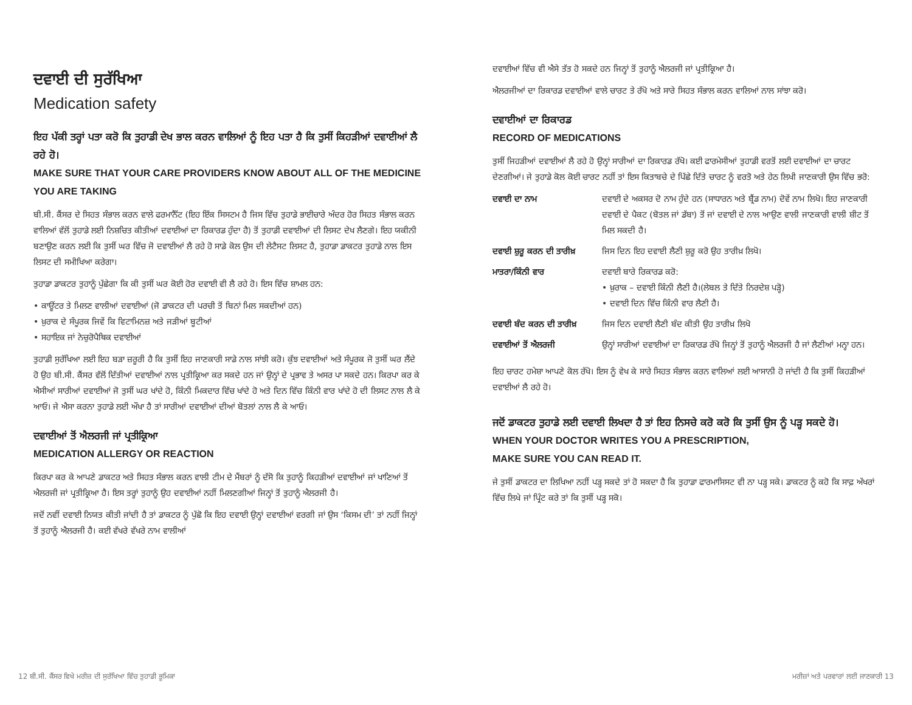ਦਵਾਈ ਦੀ ਸੁਰੱਖਿਆ
Medication safety
ਇਹ ਪੱਕੀ ਤਰ੍ਹਾਂ ਪਤਾ ਕਰੋ ਕਿ ਤੁਹਾਡੀ ਦੇਖ ਭਾਲ ਕਰਨ ਵਾਲਿਆਂ ਨੂੰ ਇਹ ਪਤਾ ਹੈ ਕਿ ਤੁਸੀਂ ਕਿਹੜੀਆਂ ਦਵਾਈਆਂ ਲੈ ਰਹੇ ਹੋ।
MAKE SURE THAT YOUR CARE PROVIDERS KNOW ABOUT ALL OF THE MEDICINE YOU ARE TAKING
ਬੀ.ਸੀ. ਕੈਂਸਰ ਦੇ ਸਿਹਤ ਸੰਭਾਲ ਕਰਨ ਵਾਲੇ ਫਰਮਾਨੈੱਟ (ਇਹ ਇੱਕ ਸਿਸਟਮ ਹੈ ਜਿਸ ਵਿੱਚ ਤੁਹਾਡੇ ਭਾਈਚਾਰੇ ਅੰਦਰ ਹੋਰ ਸਿਹਤ ਸੰਭਾਲ ਕਰਨ ਵਾਲਿਆਂ ਵੱਲੋਂ ਤੁਹਾਡੇ ਲਈ ਨਿਸ਼ਚਿਤ ਕੀਤੀਆਂ ਦਵਾਈਆਂ ਦਾ ਰਿਕਾਰਡ ਹੁੰਦਾ ਹੈ) ਤੋਂ ਤੁਹਾਡੀ ਦਵਾਈਆਂ ਦੀ ਲਿਸਟ ਦੇਖ ਲੈਣਗੇ। ਇਹ ਯਕੀਨੀ ਬਣਾਉਣ ਕਰਨ ਲਈ ਕਿ ਤੁਸੀਂ ਘਰ ਵਿੱਚ ਜੋ ਦਵਾਈਆਂ ਲੈ ਰਹੇ ਹੋ ਸਾਡੇ ਕੋਲ ਉਸ ਦੀ ਲੇਟੈਸਟ ਲਿਸਟ ਹੈ, ਤੁਹਾਡਾ ਡਾਕਟਰ ਤੁਹਾਡੇ ਨਾਲ ਇਸ ਲਿਸਟ ਦੀ ਸਮੀਖਿਆ ਕਰੇਗਾ।
ਤੁਹਾਡਾ ਡਾਕਟਰ ਤੁਹਾਨੂੰ ਪੁੱਛੇਗਾ ਕਿ ਕੀ ਤੁਸੀਂ ਘਰ ਕੋਈ ਹੋਰ ਦਵਾਈ ਵੀ ਲੈ ਰਹੇ ਹੋ। ਇਸ ਵਿੱਚ ਸ਼ਾਮਲ ਹਨ:
• ਕਾਊਂਟਰ ਤੇ ਮਿਲਣ ਵਾਲੀਆਂ ਦਵਾਈਆਂ (ਜੋ ਡਾਕਟਰ ਦੀ ਪਰਚੀ ਤੋਂ ਬਿਨਾਂ ਮਿਲ ਸਕਦੀਆਂ ਹਨ)
• ਖ਼ੁਰਾਕ ਦੇ ਸੰਪੂਰਕ ਜਿਵੇਂ ਕਿ ਵਿਟਾਮਿਨਜ਼ ਅਤੇ ਜੜੀਆਂ ਬੂਟੀਆਂ
• ਸਹਾਇਕ ਜਾਂ ਨੇਚੁਰੋਪੈਥਿਕ ਦਵਾਈਆਂ
ਤੁਹਾਡੀ ਸੁਰੱਖਿਆ ਲਈ ਇਹ ਬੜਾ ਜ਼ਰੂਰੀ ਹੈ ਕਿ ਤੁਸੀਂ ਇਹ ਜਾਣਕਾਰੀ ਸਾਡੇ ਨਾਲ ਸਾਂਝੀ ਕਰੋ। ਕੁੱਝ ਦਵਾਈਆਂ ਅਤੇ ਸੰਪੂਰਕ ਜੋ ਤੁਸੀਂ ਘਰ ਲੈਂਦੇ ਹੋ ਉਹ ਬੀ.ਸੀ. ਕੈਂਸਰ ਵੱਲੋਂ ਦਿੱਤੀਆਂ ਦਵਾਈਆਂ ਨਾਲ ਪ੍ਰਤੀਕ੍ਰਿਆ ਕਰ ਸਕਦੇ ਹਨ ਜਾਂ ਉਨ੍ਹਾਂ ਦੇ ਪ੍ਰਭਾਵ ਤੇ ਅਸਰ ਪਾ ਸਕਦੇ ਹਨ। ਕਿਰਪਾ ਕਰ ਕੇ ਐਸੀਆਂ ਸਾਰੀਆਂ ਦਵਾਈਆਂ ਜੋ ਤੁਸੀਂ ਘਰ ਖਾਂਦੇ ਹੋ, ਕਿੰਨੀ ਮਿਕਦਾਰ ਵਿੱਚ ਖਾਂਦੇ ਹੋ ਅਤੇ ਦਿਨ ਵਿੱਚ ਕਿੰਨੀ ਵਾਰ ਖਾਂਦੇ ਹੋ ਦੀ ਲਿਸਟ ਨਾਲ ਲੈ ਕੇ ਆਓ। ਜੇ ਐਸਾ ਕਰਨਾ ਤੁਹਾਡੇ ਲਈ ਔਖਾ ਹੈ ਤਾਂ ਸਾਰੀਆਂ ਦਵਾਈਆਂ ਦੀਆਂ ਬੋਤਲਾਂ ਨਾਲ ਲੈ ਕੇ ਆਓ।
ਦਵਾਈਆਂ ਤੋਂ ਐਲਰਜੀ ਜਾਂ ਪ੍ਰਤੀਕ੍ਰਿਆ
MEDICATION ALLERGY OR REACTION
ਕਿਰਪਾ ਕਰ ਕੇ ਆਪਣੇ ਡਾਕਟਰ ਅਤੇ ਸਿਹਤ ਸੰਭਾਲ ਕਰਨ ਵਾਲੀ ਟੀਮ ਦੇ ਮੈਂਬਰਾਂ ਨੂੰ ਦੱਸੋ ਕਿ ਤੁਹਾਨੂੰ ਕਿਹੜੀਆਂ ਦਵਾਈਆਂ ਜਾਂ ਖਾਣਿਆਂ ਤੋਂ ਐਲਰਜੀ ਜਾਂ ਪ੍ਰਤੀਕ੍ਰਿਆ ਹੈ। ਇਸ ਤਰ੍ਹਾਂ ਤੁਹਾਨੂੰ ਉਹ ਦਵਾਈਆਂ ਨਹੀਂ ਮਿਲਣਗੀਆਂ ਜਿਨ੍ਹਾਂ ਤੋਂ ਤੁਹਾਨੂੰ ਐਲਰਜੀ ਹੈ।
ਜਦੋਂ ਨਵੀਂ ਦਵਾਈ ਨਿਯਤ ਕੀਤੀ ਜਾਂਦੀ ਹੈ ਤਾਂ ਡਾਕਟਰ ਨੂੰ ਪੁੱਛੋ ਕਿ ਇਹ ਦਵਾਈ ਉਨ੍ਹਾਂ ਦਵਾਈਆਂ ਵਰਗੀ ਜਾਂ ਉਸ ‘ਕਿਸਮ ਦੀ’ ਤਾਂ ਨਹੀਂ ਜਿਨ੍ਹਾਂ ਤੋਂ ਤੁਹਾਨੂੰ ਐਲਰਜੀ ਹੈ। ਕਈ ਵੱਖਰੇ ਵੱਖਰੇ ਨਾਮ ਵਾਲੀਆਂ
ਦਵਾਈਆਂ ਵਿੱਚ ਵੀ ਐਸੇ ਤੱਤ ਹੋ ਸਕਦੇ ਹਨ ਜਿਨ੍ਹਾਂ ਤੋਂ ਤੁਹਾਨੂੰ ਐਲਰਜੀ ਜਾਂ ਪ੍ਰਤੀਕ੍ਰਿਆ ਹੈ।
ਐਲਰਜੀਆਂ ਦਾ ਰਿਕਾਰਡ ਦਵਾਈਆਂ ਵਾਲੇ ਚਾਰਟ ਤੇ ਰੱਖੋ ਅਤੇ ਸਾਰੇ ਸਿਹਤ ਸੰਭਾਲ ਕਰਨ ਵਾਲਿਆਂ ਨਾਲ ਸਾਂਝਾ ਕਰੋ।
ਦਵਾਈਆਂ ਦਾ ਰਿਕਾਰਡ
RECORD OF MEDICATIONS
ਤੁਸੀਂ ਜਿਹੜੀਆਂ ਦਵਾਈਆਂ ਲੈ ਰਹੇ ਹੋ ਉਨ੍ਹਾਂ ਸਾਰੀਆਂ ਦਾ ਰਿਕਾਰਡ ਰੱਖੋ। ਕਈ ਫਾਰਮੇਸੀਆਂ ਤੁਹਾਡੀ ਵਰਤੋਂ ਲਈ ਦਵਾਈਆਂ ਦਾ ਚਾਰਟ ਦੇਣਗੀਆਂ। ਜੇ ਤੁਹਾਡੇ ਕੋਲ ਕੋਈ ਚਾਰਟ ਨਹੀਂ ਤਾਂ ਇਸ ਕਿਤਾਬਚੇ ਦੇ ਪਿੱਛੇ ਦਿੱਤੇ ਚਾਰਟ ਨੂੰ ਵਰਤੋ ਅਤੇ ਹੇਠ ਲਿਖੀ ਜਾਣਕਾਰੀ ਉਸ ਵਿੱਚ ਭਰੋ:
| ਦਵਾਈ ਦਾ ਨਾਮ | ਦਵਾਈ ਦੇ ਅਕਸਰ ਦੋ ਨਾਮ ਹੁੰਦੇ ਹਨ (ਸਾਧਾਰਨ ਅਤੇ ਬ੍ਰੈਂਡ ਨਾਮ) ਦੋਵੇਂ ਨਾਮ ਲਿਖੋ। ਇਹ ਜਾਣਕਾਰੀ ਦਵਾਈ ਦੇ ਪੈਕਟ (ਬੋਤਲ ਜਾਂ ਡੱਬਾ) ਤੋਂ ਜਾਂ ਦਵਾਈ ਦੇ ਨਾਲ ਆਉਣ ਵਾਲੀ ਜਾਣਕਾਰੀ ਵਾਲੀ ਸ਼ੀਟ ਤੋਂ ਮਿਲ ਸਕਦੀ ਹੈ। |
| ਦਵਾਈ ਸ਼ੁਰੂ ਕਰਨ ਦੀ ਤਾਰੀਖ਼ | ਜਿਸ ਦਿਨ ਇਹ ਦਵਾਈ ਲੈਣੀ ਸ਼ੁਰੂ ਕਰੋ ਉਹ ਤਾਰੀਖ਼ ਲਿਖੋ। |
| ਮਾਤਰਾ/ਕਿੰਨੀ ਵਾਰ | ਦਵਾਈ ਬਾਰੇ ਰਿਕਾਰਡ ਕਰੋ: • ਖ਼ੁਰਾਕ – ਦਵਾਈ ਕਿੰਨੀ ਲੈਣੀ ਹੈ।(ਲੇਬਲ ਤੇ ਦਿੱਤੇ ਨਿਰਦੇਸ਼ ਪੜ੍ਹੋ) • ਦਵਾਈ ਦਿਨ ਵਿੱਚ ਕਿੰਨੀ ਵਾਰ ਲੈਣੀ ਹੈ। |
| ਦਵਾਈ ਬੰਦ ਕਰਨ ਦੀ ਤਾਰੀਖ਼ | ਜਿਸ ਦਿਨ ਦਵਾਈ ਲੈਣੀ ਬੰਦ ਕੀਤੀ ਉਹ ਤਾਰੀਖ਼ ਲਿਖੋ |
| ਦਵਾਈਆਂ ਤੋਂ ਐਲਰਜੀ | ਉਨ੍ਹਾਂ ਸਾਰੀਆਂ ਦਵਾਈਆਂ ਦਾ ਰਿਕਾਰਡ ਰੱਖੋ ਜਿਨ੍ਹਾਂ ਤੋਂ ਤੁਹਾਨੂੰ ਐਲਰਜੀ ਹੈ ਜਾਂ ਲੈਣੀਆਂ ਮਨ੍ਹਾ ਹਨ। |
ਇਹ ਚਾਰਟ ਹਮੇਸ਼ਾ ਆਪਣੇ ਕੋਲ ਰੱਖੋ। ਇਸ ਨੂੰ ਵੇਖ ਕੇ ਸਾਰੇ ਸਿਹਤ ਸੰਭਾਲ ਕਰਨ ਵਾਲਿਆਂ ਲਈ ਆਸਾਨੀ ਹੋ ਜਾਂਦੀ ਹੈ ਕਿ ਤੁਸੀਂ ਕਿਹੜੀਆਂ ਦਵਾਈਆਂ ਲੈ ਰਹੇ ਹੋ।
ਜਦੋਂ ਡਾਕਟਰ ਤੁਹਾਡੇ ਲਈ ਦਵਾਈ ਲਿਖਦਾ ਹੈ ਤਾਂ ਇਹ ਨਿਸਚੇ ਕਰੋ ਕਰੋ ਕਿ ਤੁਸੀਂ ਉਸ ਨੂੰ ਪੜ੍ਹ ਸਕਦੇ ਹੋ।
WHEN YOUR DOCTOR WRITES YOU A PRESCRIPTION,
MAKE SURE YOU CAN READ IT.
ਜੇ ਤੁਸੀਂ ਡਾਕਟਰ ਦਾ ਲਿਖਿਆ ਨਹੀਂ ਪੜ੍ਹ ਸਕਦੇ ਤਾਂ ਹੋ ਸਕਦਾ ਹੈ ਕਿ ਤੁਹਾਡਾ ਫਾਰਮਾਸਿਸਟ ਵੀ ਨਾ ਪੜ੍ਹ ਸਕੇ। ਡਾਕਟਰ ਨੂੰ ਕਹੋ ਕਿ ਸਾਫ਼ ਅੱਖਰਾਂ ਵਿੱਚ ਲਿਖੇ ਜਾਂ ਪ੍ਰਿੰਟ ਕਰੇ ਤਾਂ ਕਿ ਤੁਸੀਂ ਪੜ੍ਹ ਸਕੋ।
12 ਬੀ.ਸੀ. ਕੈਂਸਰ ਵਿਖੇ ਮਰੀਜ਼ ਦੀ ਸੁਰੱਖਿਆ ਵਿੱਚ ਤੁਹਾਡੀ ਭੂਮਿਕਾ ਮਰੀਜ਼ਾਂ ਅਤੇ ਪਰਵਾਰਾਂ ਲਈ ਜਾਣਕਾਰੀ 13